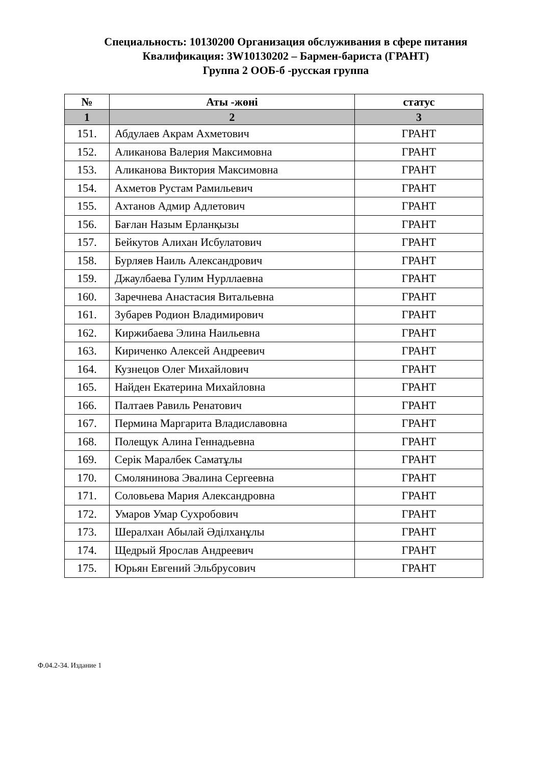Специальность: 10130200 Организация обслуживания в сфере питания
Квалификация: 3W10130202 – Бармен-бариста (ГРАНТ)
Группа 2 ООБ-б -русская группа
| № | Аты -жөні | статус |
| --- | --- | --- |
| 1 | 2 | 3 |
| 151. | Абдулаев Акрам Ахметович | ГРАНТ |
| 152. | Аликанова Валерия Максимовна | ГРАНТ |
| 153. | Аликанова Виктория Максимовна | ГРАНТ |
| 154. | Ахметов Рустам Рамильевич | ГРАНТ |
| 155. | Ахтанов Адмир Адлетович | ГРАНТ |
| 156. | Бағлан Назым Ерланқызы | ГРАНТ |
| 157. | Бейкутов Алихан Исбулатович | ГРАНТ |
| 158. | Бурляев Наиль Александрович | ГРАНТ |
| 159. | Джаулбаева Гулим Нурллаевна | ГРАНТ |
| 160. | Заречнева Анастасия Витальевна | ГРАНТ |
| 161. | Зубарев Родион Владимирович | ГРАНТ |
| 162. | Киржибаева Элина Наильевна | ГРАНТ |
| 163. | Кириченко Алексей Андреевич | ГРАНТ |
| 164. | Кузнецов Олег Михайлович | ГРАНТ |
| 165. | Найден Екатерина Михайловна | ГРАНТ |
| 166. | Палтаев Равиль Ренатович | ГРАНТ |
| 167. | Пермина Маргарита Владиславовна | ГРАНТ |
| 168. | Полещук Алина Геннадьевна | ГРАНТ |
| 169. | Серік Маралбек Саматұлы | ГРАНТ |
| 170. | Смолянинова Эвалина Сергеевна | ГРАНТ |
| 171. | Соловьева Мария Александровна | ГРАНТ |
| 172. | Умаров Умар Сухробович | ГРАНТ |
| 173. | Шералхан Абылай Әділханұлы | ГРАНТ |
| 174. | Щедрый Ярослав Андреевич | ГРАНТ |
| 175. | Юрьян Евгений Эльбрусович | ГРАНТ |
Ф.04.2-34. Издание 1